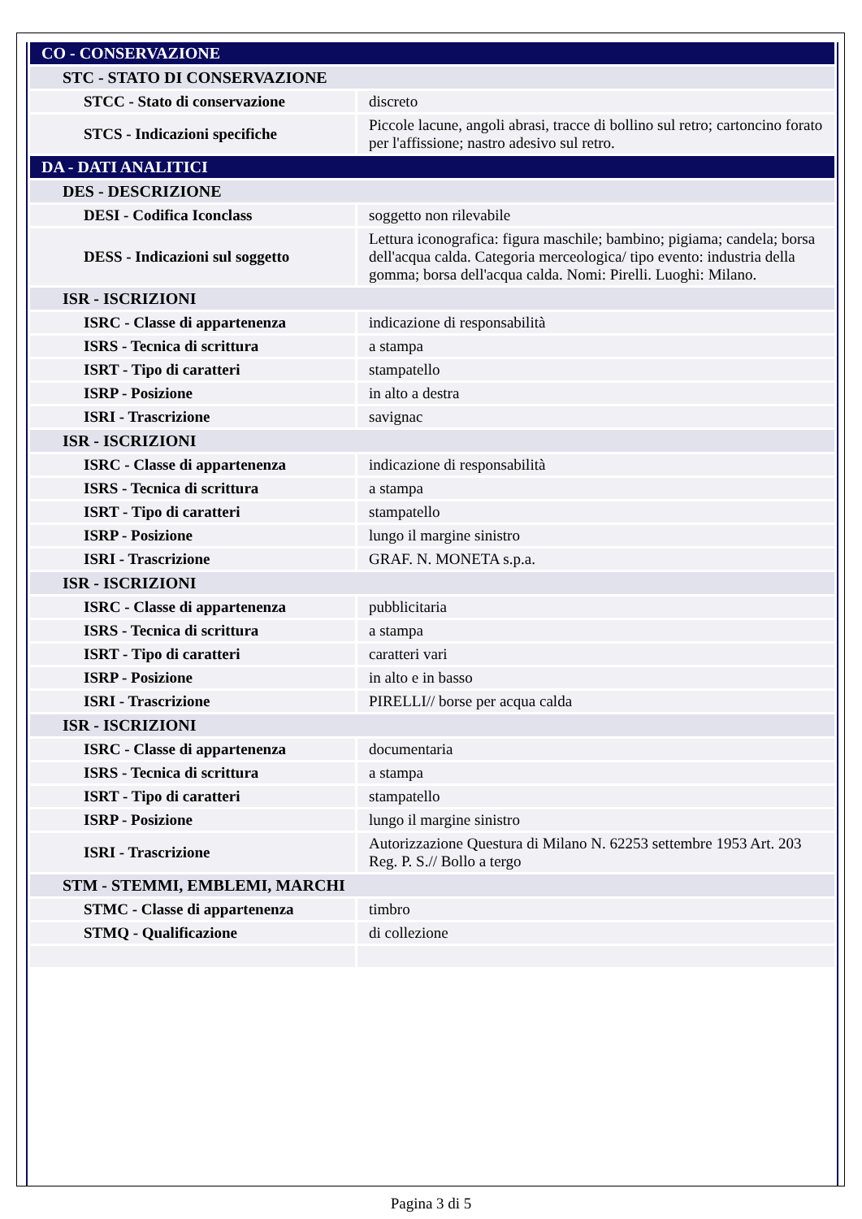| CO - CONSERVAZIONE | |
| STC - STATO DI CONSERVAZIONE | |
| STCC - Stato di conservazione | discreto |
| STCS - Indicazioni specifiche | Piccole lacune, angoli abrasi, tracce di bollino sul retro; cartoncino forato per l'affissione; nastro adesivo sul retro. |
| DA - DATI ANALITICI | |
| DES - DESCRIZIONE | |
| DESI - Codifica Iconclass | soggetto non rilevabile |
| DESS - Indicazioni sul soggetto | Lettura iconografica: figura maschile; bambino; pigiama; candela; borsa dell'acqua calda. Categoria merceologica/ tipo evento: industria della gomma; borsa dell'acqua calda. Nomi: Pirelli. Luoghi: Milano. |
| ISR - ISCRIZIONI | |
| ISRC - Classe di appartenenza | indicazione di responsabilità |
| ISRS - Tecnica di scrittura | a stampa |
| ISRT - Tipo di caratteri | stampatello |
| ISRP - Posizione | in alto a destra |
| ISRI - Trascrizione | savignac |
| ISR - ISCRIZIONI | |
| ISRC - Classe di appartenenza | indicazione di responsabilità |
| ISRS - Tecnica di scrittura | a stampa |
| ISRT - Tipo di caratteri | stampatello |
| ISRP - Posizione | lungo il margine sinistro |
| ISRI - Trascrizione | GRAF. N. MONETA s.p.a. |
| ISR - ISCRIZIONI | |
| ISRC - Classe di appartenenza | pubblicitaria |
| ISRS - Tecnica di scrittura | a stampa |
| ISRT - Tipo di caratteri | caratteri vari |
| ISRP - Posizione | in alto e in basso |
| ISRI - Trascrizione | PIRELLI// borse per acqua calda |
| ISR - ISCRIZIONI | |
| ISRC - Classe di appartenenza | documentaria |
| ISRS - Tecnica di scrittura | a stampa |
| ISRT - Tipo di caratteri | stampatello |
| ISRP - Posizione | lungo il margine sinistro |
| ISRI - Trascrizione | Autorizzazione Questura di Milano N. 62253 settembre 1953 Art. 203 Reg. P. S.// Bollo a tergo |
| STM - STEMMI, EMBLEMI, MARCHI | |
| STMC - Classe di appartenenza | timbro |
| STMQ - Qualificazione | di collezione |
Pagina 3 di 5